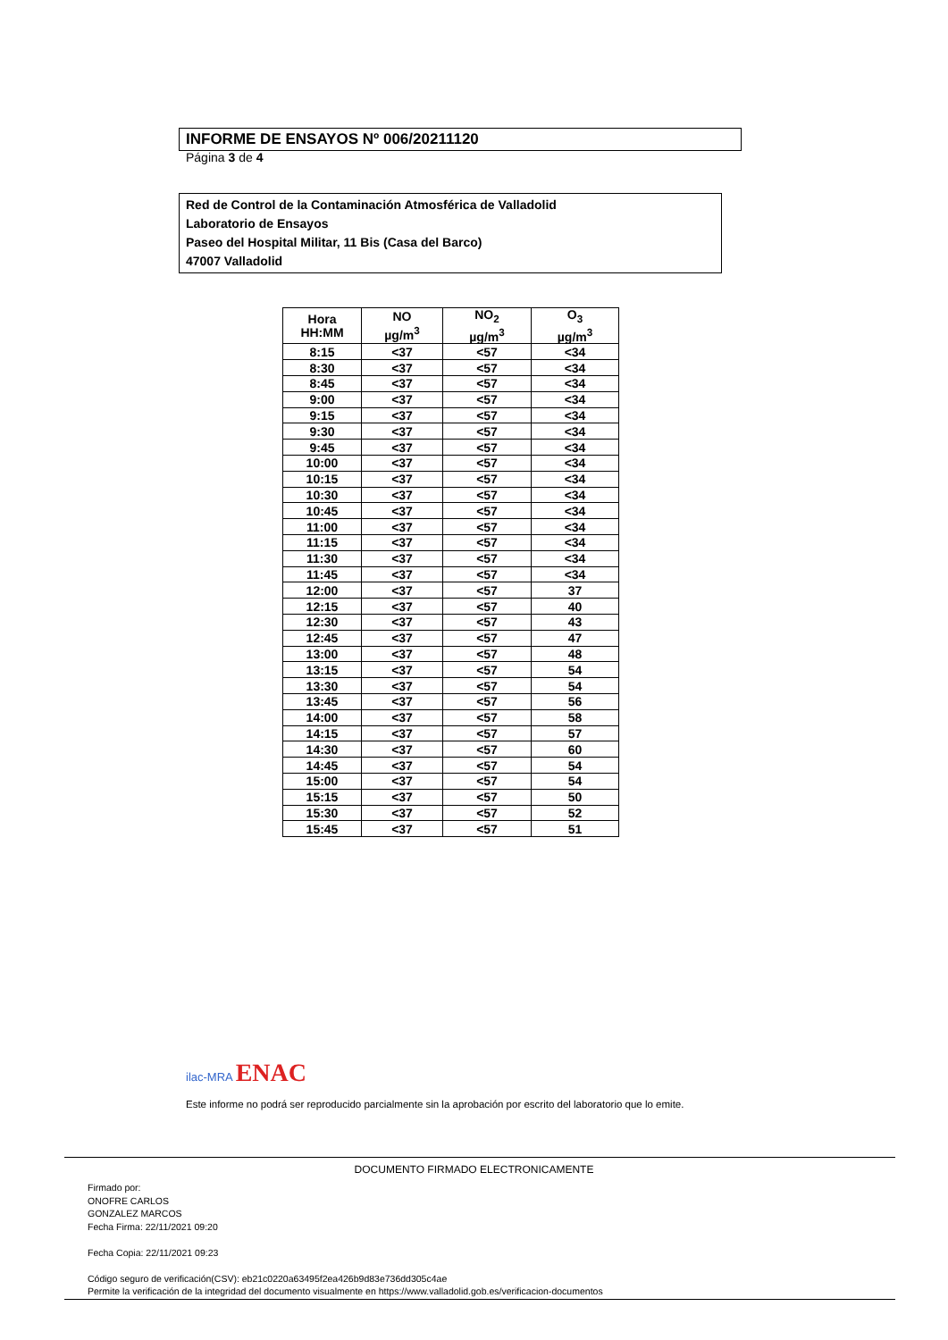INFORME DE ENSAYOS Nº 006/20211120
Página 3 de 4
Red de Control de la Contaminación Atmosférica de Valladolid
Laboratorio de Ensayos
Paseo del Hospital Militar, 11 Bis (Casa del Barco)
47007 Valladolid
| Hora HH:MM | NO µg/m<sup>3</sup> | NO<sub>2</sub> µg/m<sup>3</sup> | O<sub>3</sub> µg/m<sup>3</sup> |
| --- | --- | --- | --- |
| 8:15 | <37 | <57 | <34 |
| 8:30 | <37 | <57 | <34 |
| 8:45 | <37 | <57 | <34 |
| 9:00 | <37 | <57 | <34 |
| 9:15 | <37 | <57 | <34 |
| 9:30 | <37 | <57 | <34 |
| 9:45 | <37 | <57 | <34 |
| 10:00 | <37 | <57 | <34 |
| 10:15 | <37 | <57 | <34 |
| 10:30 | <37 | <57 | <34 |
| 10:45 | <37 | <57 | <34 |
| 11:00 | <37 | <57 | <34 |
| 11:15 | <37 | <57 | <34 |
| 11:30 | <37 | <57 | <34 |
| 11:45 | <37 | <57 | <34 |
| 12:00 | <37 | <57 | 37 |
| 12:15 | <37 | <57 | 40 |
| 12:30 | <37 | <57 | 43 |
| 12:45 | <37 | <57 | 47 |
| 13:00 | <37 | <57 | 48 |
| 13:15 | <37 | <57 | 54 |
| 13:30 | <37 | <57 | 54 |
| 13:45 | <37 | <57 | 56 |
| 14:00 | <37 | <57 | 58 |
| 14:15 | <37 | <57 | 57 |
| 14:30 | <37 | <57 | 60 |
| 14:45 | <37 | <57 | 54 |
| 15:00 | <37 | <57 | 54 |
| 15:15 | <37 | <57 | 50 |
| 15:30 | <37 | <57 | 52 |
| 15:45 | <37 | <57 | 51 |
ilac-MRA ENAC
Este informe no podrá ser reproducido parcialmente sin la aprobación por escrito del laboratorio que lo emite.
DOCUMENTO FIRMADO ELECTRONICAMENTE
Firmado por:
ONOFRE CARLOS
GONZALEZ MARCOS
Fecha Firma: 22/11/2021 09:20
Fecha Copia: 22/11/2021 09:23
Código seguro de verificación(CSV): eb21c0220a63495f2ea426b9d83e736dd305c4ae
Permite la verificación de la integridad del documento visualmente en https://www.valladolid.gob.es/verificacion-documentos